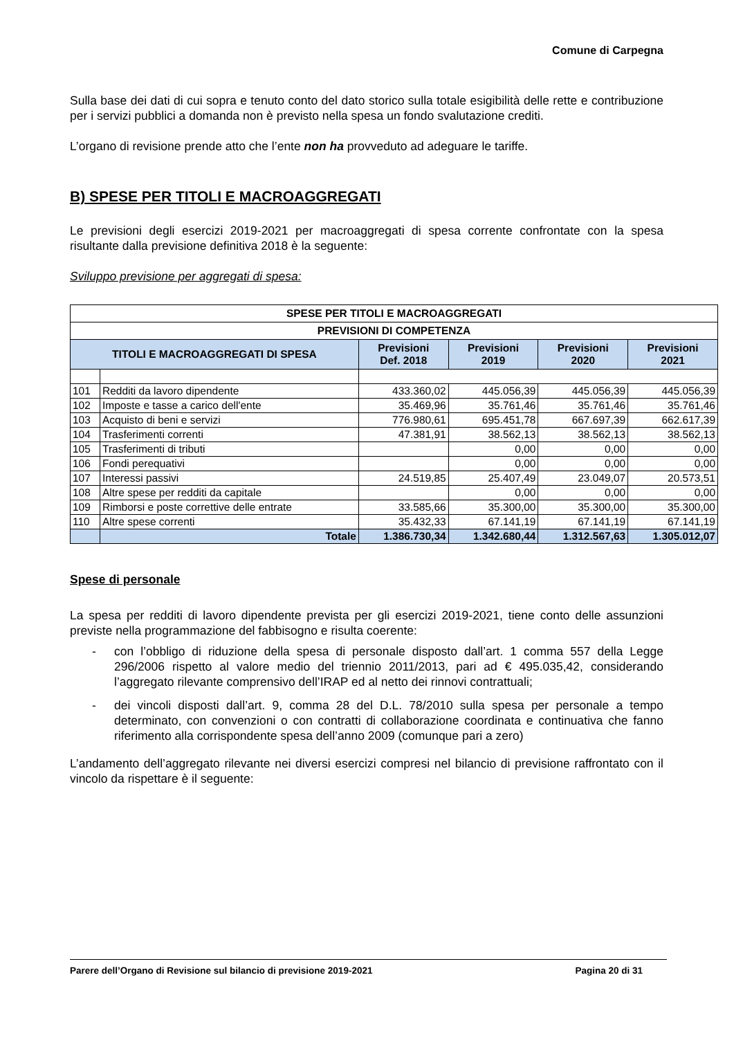Comune di Carpegna
Sulla base dei dati di cui sopra e tenuto conto del dato storico sulla totale esigibilità delle rette e contribuzione per i servizi pubblici a domanda non è previsto nella spesa un fondo svalutazione crediti.
L’organo di revisione prende atto che l’ente non ha provveduto ad adeguare le tariffe.
B) SPESE PER TITOLI E MACROAGGREGATI
Le previsioni degli esercizi 2019-2021 per macroaggregati di spesa corrente confrontate con la spesa risultante dalla previsione definitiva 2018 è la seguente:
Sviluppo previsione per aggregati di spesa:
| SPESE PER TITOLI E MACROAGGREGATI | | | | | |
| --- | --- | --- | --- | --- | --- |
| PREVISIONI DI COMPETENZA | | | | | |
| TITOLI E MACROAGGREGATI DI SPESA | | Previsioni Def. 2018 | Previsioni 2019 | Previsioni 2020 | Previsioni 2021 |
| 101 | Redditi da lavoro dipendente | 433.360,02 | 445.056,39 | 445.056,39 | 445.056,39 |
| 102 | Imposte e tasse a carico dell'ente | 35.469,96 | 35.761,46 | 35.761,46 | 35.761,46 |
| 103 | Acquisto di beni e servizi | 776.980,61 | 695.451,78 | 667.697,39 | 662.617,39 |
| 104 | Trasferimenti correnti | 47.381,91 | 38.562,13 | 38.562,13 | 38.562,13 |
| 105 | Trasferimenti di tributi | | 0,00 | 0,00 | 0,00 |
| 106 | Fondi perequativi | | 0,00 | 0,00 | 0,00 |
| 107 | Interessi passivi | 24.519,85 | 25.407,49 | 23.049,07 | 20.573,51 |
| 108 | Altre spese per redditi da capitale | | 0,00 | 0,00 | 0,00 |
| 109 | Rimborsi e poste correttive delle entrate | 33.585,66 | 35.300,00 | 35.300,00 | 35.300,00 |
| 110 | Altre spese correnti | 35.432,33 | 67.141,19 | 67.141,19 | 67.141,19 |
| | Totale | 1.386.730,34 | 1.342.680,44 | 1.312.567,63 | 1.305.012,07 |
Spese di personale
La spesa per redditi di lavoro dipendente prevista per gli esercizi 2019-2021, tiene conto delle assunzioni previste nella programmazione del fabbisogno e risulta coerente:
- con l’obbligo di riduzione della spesa di personale disposto dall’art. 1 comma 557 della Legge 296/2006 rispetto al valore medio del triennio 2011/2013, pari ad € 495.035,42, considerando l’aggregato rilevante comprensivo dell’IRAP ed al netto dei rinnovi contrattuali;
- dei vincoli disposti dall’art. 9, comma 28 del D.L. 78/2010 sulla spesa per personale a tempo determinato, con convenzioni o con contratti di collaborazione coordinata e continuativa che fanno riferimento alla corrispondente spesa dell’anno 2009 (comunque pari a zero)
L’andamento dell’aggregato rilevante nei diversi esercizi compresi nel bilancio di previsione raffrontato con il vincolo da rispettare è il seguente:
Parere dell’Organo di Revisione sul bilancio di previsione 2019-2021 Pagina 20 di 31